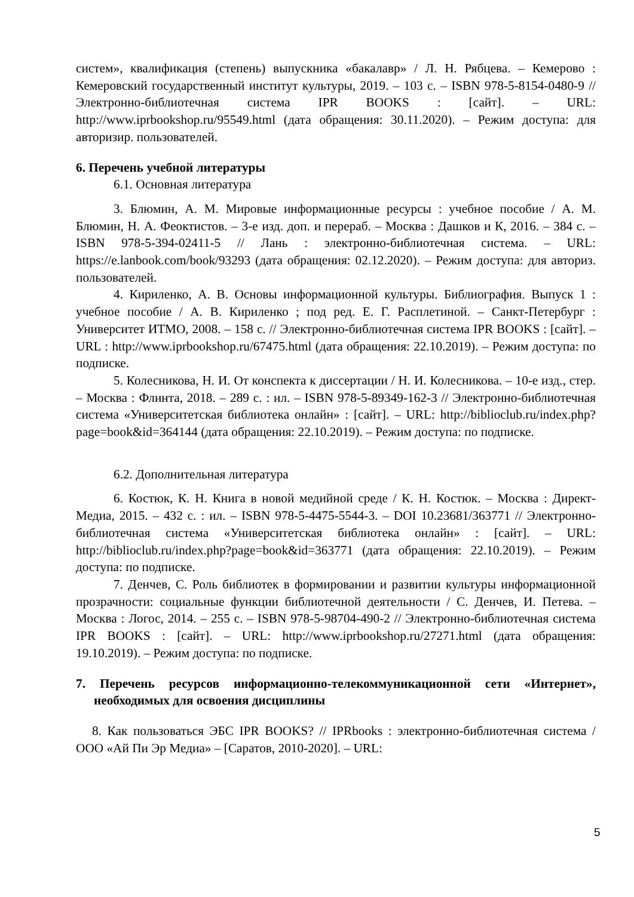систем», квалификация (степень) выпускника «бакалавр» / Л. Н. Рябцева. – Кемерово : Кемеровский государственный институт культуры, 2019. – 103 с. – ISBN 978-5-8154-0480-9 // Электронно-библиотечная система IPR BOOKS : [сайт]. – URL: http://www.iprbookshop.ru/95549.html (дата обращения: 30.11.2020). – Режим доступа: для авторизир. пользователей.
6. Перечень учебной литературы
6.1. Основная литература
3. Блюмин, А. М. Мировые информационные ресурсы : учебное пособие / А. М. Блюмин, Н. А. Феоктистов. – 3-е изд. доп. и перераб. – Москва : Дашков и К, 2016. – 384 с. – ISBN 978-5-394-02411-5 // Лань : электронно-библиотечная система. – URL: https://e.lanbook.com/book/93293 (дата обращения: 02.12.2020). – Режим доступа: для авториз. пользователей.
4. Кириленко, А. В. Основы информационной культуры. Библиография. Выпуск 1 : учебное пособие / А. В. Кириленко ; под ред. Е. Г. Расплетиной. – Санкт-Петербург : Университет ИТМО, 2008. – 158 с. // Электронно-библиотечная система IPR BOOKS : [сайт]. – URL : http://www.iprbookshop.ru/67475.html (дата обращения: 22.10.2019). – Режим доступа: по подписке.
5. Колесникова, Н. И. От конспекта к диссертации / Н. И. Колесникова. – 10-е изд., стер. – Москва : Флинта, 2018. – 289 с. : ил. – ISBN 978-5-89349-162-3 // Электронно-библиотечная система «Университетская библиотека онлайн» : [сайт]. – URL: http://biblioclub.ru/index.php?page=book&id=364144 (дата обращения: 22.10.2019). – Режим доступа: по подписке.
6.2. Дополнительная литература
6. Костюк, К. Н. Книга в новой медийной среде / К. Н. Костюк. – Москва : Директ-Медиа, 2015. – 432 с. : ил. – ISBN 978-5-4475-5544-3. – DOI 10.23681/363771 // Электронно-библиотечная система «Университетская библиотека онлайн» : [сайт]. – URL: http://biblioclub.ru/index.php?page=book&id=363771 (дата обращения: 22.10.2019). – Режим доступа: по подписке.
7. Денчев, С. Роль библиотек в формировании и развитии культуры информационной прозрачности: социальные функции библиотечной деятельности / С. Денчев, И. Петева. – Москва : Логос, 2014. – 255 с. – ISBN 978-5-98704-490-2 // Электронно-библиотечная система IPR BOOKS : [сайт]. – URL: http://www.iprbookshop.ru/27271.html (дата обращения: 19.10.2019). – Режим доступа: по подписке.
7. Перечень ресурсов информационно-телекоммуникационной сети «Интернет», необходимых для освоения дисциплины
8. Как пользоваться ЭБС IPR BOOKS? // IPRbooks : электронно-библиотечная система / ООО «Ай Пи Эр Медиа» – [Саратов, 2010-2020]. – URL:
5